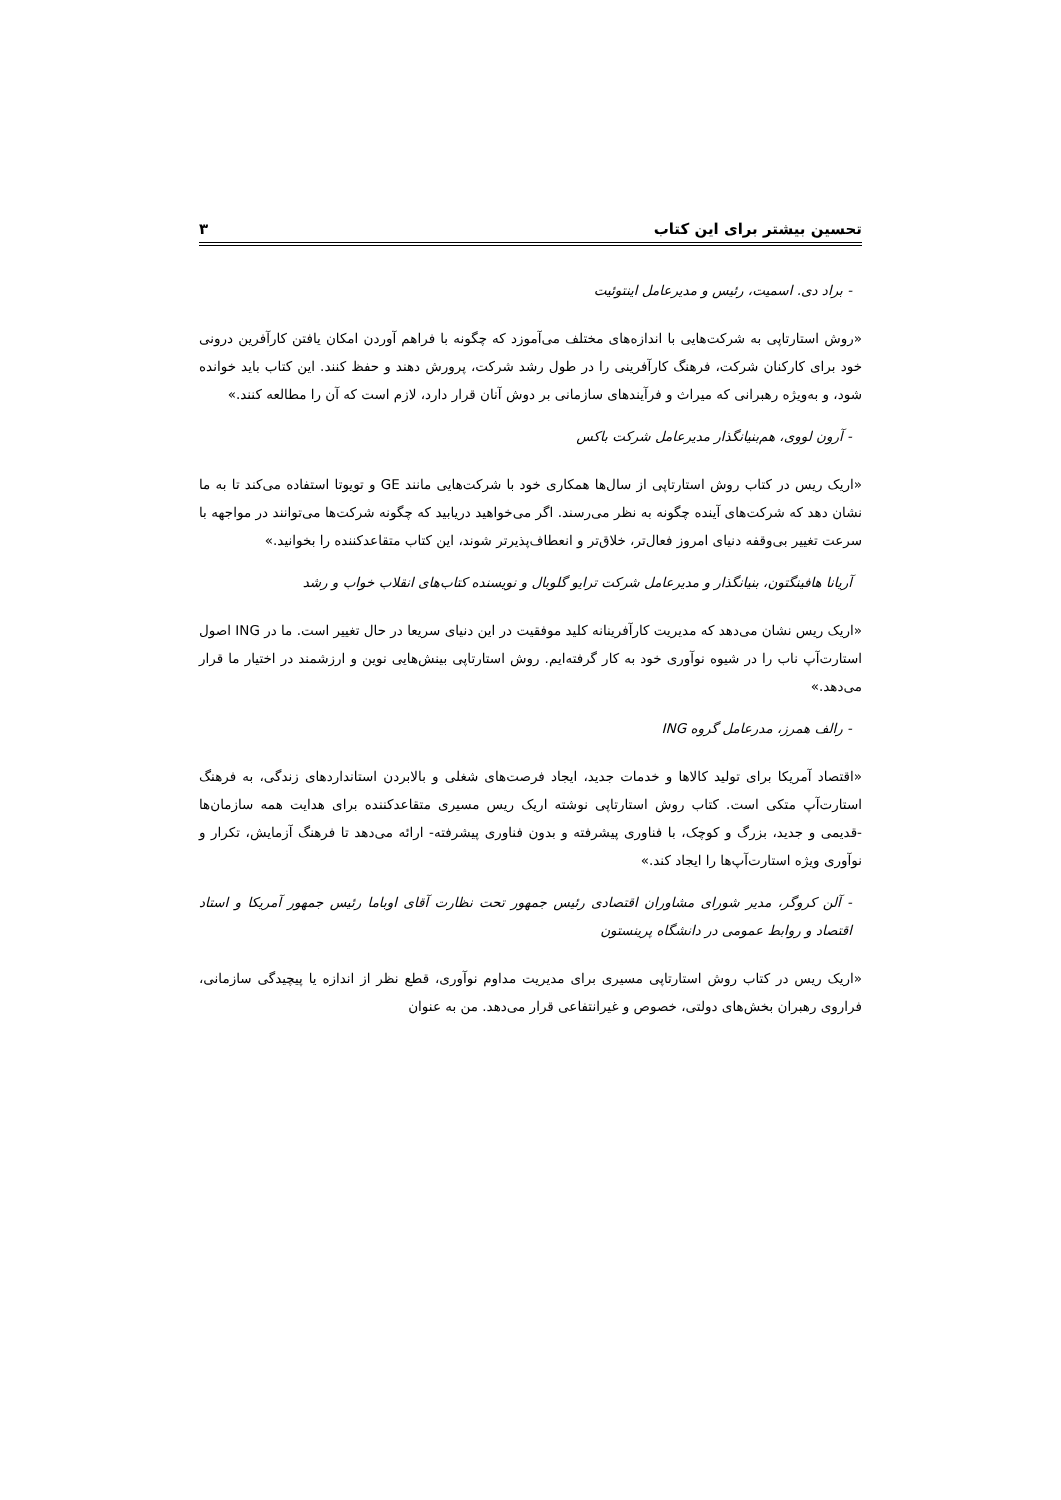تحسین بیشتر برای این کتاب ۳
- براد دی. اسمیت، رئیس و مدیرعامل اینتوئیت
«روش استارتاپی به شرکت‌هایی با اندازه‌های مختلف می‌آموزد که چگونه با فراهم آوردن امکان یافتن کارآفرین درونی خود برای کارکنان شرکت، فرهنگ کارآفرینی را در طول رشد شرکت، پرورش دهند و حفظ کنند. این کتاب باید خوانده شود، و به‌ویژه رهبرانی که میراث و فرآیندهای سازمانی بر دوش آنان قرار دارد، لازم است که آن را مطالعه کنند.»
- آرون لووی، هم‌بنیانگذار مدیرعامل شرکت باکس
«اریک ریس در کتاب روش استارتاپی از سال‌ها همکاری خود با شرکت‌هایی مانند GE و تویوتا استفاده می‌کند تا به ما نشان دهد که شرکت‌های آینده چگونه به نظر می‌رسند. اگر می‌خواهید دریابید که چگونه شرکت‌ها می‌توانند در مواجهه با سرعت تغییر بی‌وقفه دنیای امروز فعال‌تر، خلاق‌تر و انعطاف‌پذیرتر شوند، این کتاب متقاعدکننده را بخوانید.»
آریانا هافینگتون، بنیانگذار و مدیرعامل شرکت ترایو گلوبال و نویسنده کتاب‌های انقلاب خواب و رشد
«اریک ریس نشان می‌دهد که مدیریت کارآفرینانه کلید موفقیت در این دنیای سریعا در حال تغییر است. ما در ING اصول استارت‌آپ ناب را در شیوه نوآوری خود به کار گرفته‌ایم. روش استارتاپی بینش‌هایی نوین و ارزشمند در اختیار ما قرار می‌دهد.»
- رالف همرز، مدرعامل گروه ING
«اقتصاد آمریکا برای تولید کالاها و خدمات جدید، ایجاد فرصت‌های شغلی و بالابردن استانداردهای زندگی، به فرهنگ استارت‌آپ متکی است. کتاب روش استارتاپی نوشته اریک ریس مسیری متقاعدکننده برای هدایت همه سازمان‌ها -قدیمی و جدید، بزرگ و کوچک، با فناوری پیشرفته و بدون فناوری پیشرفته- ارائه می‌دهد تا فرهنگ آزمایش، تکرار و نوآوری ویژه استارت‌آپ‌ها را ایجاد کند.»
- آلن کروگر، مدیر شورای مشاوران اقتصادی رئیس جمهور تحت نظارت آقای اوباما رئیس جمهور آمریکا و استاد اقتصاد و روابط عمومی در دانشگاه پرینستون
«اریک ریس در کتاب روش استارتاپی مسیری برای مدیریت مداوم نوآوری، قطع نظر از اندازه یا پیچیدگی سازمانی، فراروی رهبران بخش‌های دولتی، خصوص و غیرانتفاعی قرار می‌دهد. من به عنوان